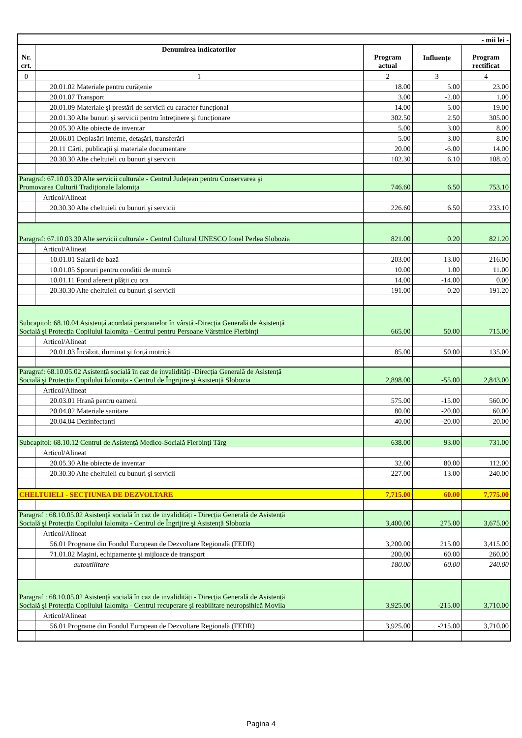| - mii lei - | | | | |
| Nr. crt. | Denumirea indicatorilor | Program actual | Influențe | Program rectificat |
| 0 | 1 | 2 | 3 | 4 |
| | 20.01.02 Materiale pentru curățenie | 18.00 | 5.00 | 23.00 |
| | 20.01.07 Transport | 3.00 | -2.00 | 1.00 |
| | 20.01.09 Materiale şi prestări de servicii cu caracter funcțional | 14.00 | 5.00 | 19.00 |
| | 20.01.30 Alte bunuri şi servicii pentru întreținere şi funcționare | 302.50 | 2.50 | 305.00 |
| | 20.05.30 Alte obiecte de inventar | 5.00 | 3.00 | 8.00 |
| | 20.06.01 Deplasări interne, detaşări, transferări | 5.00 | 3.00 | 8.00 |
| | 20.11 Cărți, publicații şi materiale documentare | 20.00 | -6.00 | 14.00 |
| | 20.30.30 Alte cheltuieli cu bunuri şi servicii | 102.30 | 6.10 | 108.40 |
| Paragraf: 67.10.03.30 Alte servicii culturale - Centrul Județean pentru Conservarea şi Promovarea Culturii Tradiționale Ialomița | | 746.60 | 6.50 | 753.10 |
| | Articol/Alineat | | | |
| | 20.30.30 Alte cheltuieli cu bunuri şi servicii | 226.60 | 6.50 | 233.10 |
| Paragraf: 67.10.03.30 Alte servicii culturale - Centrul Cultural UNESCO Ionel Perlea Slobozia | | 821.00 | 0.20 | 821.20 |
| | Articol/Alineat | | | |
| | 10.01.01 Salarii de bază | 203.00 | 13.00 | 216.00 |
| | 10.01.05 Sporuri pentru condiții de muncă | 10.00 | 1.00 | 11.00 |
| | 10.01.11 Fond aferent plății cu ora | 14.00 | -14.00 | 0.00 |
| | 20.30.30 Alte cheltuieli cu bunuri şi servicii | 191.00 | 0.20 | 191.20 |
| Subcapitol: 68.10.04 Asistență acordată persoanelor în vârstă -Direcția Generală de Asistență Socială şi Protecția Copilului Ialomița - Centrul pentru Persoane Vârstnice Fierbinți | | 665.00 | 50.00 | 715.00 |
| | Articol/Alineat | | | |
| | 20.01.03 Încălzit, iluminat şi forță motrică | 85.00 | 50.00 | 135.00 |
| Paragraf: 68.10.05.02 Asistență socială în caz de invalidități -Direcția Generală de Asistență Socială şi Protecția Copilului Ialomița - Centrul de Îngrijire şi Asistență Slobozia | | 2,898.00 | -55.00 | 2,843.00 |
| | Articol/Alineat | | | |
| | 20.03.01 Hrană pentru oameni | 575.00 | -15.00 | 560.00 |
| | 20.04.02 Materiale sanitare | 80.00 | -20.00 | 60.00 |
| | 20.04.04 Dezinfectanti | 40.00 | -20.00 | 20.00 |
| Subcapitol: 68.10.12 Centrul de Asistență Medico-Socială Fierbinți Târg | | 638.00 | 93.00 | 731.00 |
| | Articol/Alineat | | | |
| | 20.05.30 Alte obiecte de inventar | 32.00 | 80.00 | 112.00 |
| | 20.30.30 Alte cheltuieli cu bunuri şi servicii | 227.00 | 13.00 | 240.00 |
| CHELTUIELI - SECȚIUNEA DE DEZVOLTARE | | 7,715.00 | 60.00 | 7,775.00 |
| Paragraf : 68.10.05.02 Asistență socială în caz de invalidități - Direcția Generală de Asistență Socială şi Protecția Copilului Ialomița - Centrul de Îngrijire şi Asistență Slobozia | | 3,400.00 | 275.00 | 3,675.00 |
| | Articol/Alineat | | | |
| | 56.01 Programe din Fondul European de Dezvoltare Regională (FEDR) | 3,200.00 | 215.00 | 3,415.00 |
| | 71.01.02 Maşini, echipamente şi mijloace de transport | 200.00 | 60.00 | 260.00 |
| | autoutilitare | 180.00 | 60.00 | 240.00 |
| Paragraf : 68.10.05.02 Asistență socială în caz de invalidități - Direcția Generală de Asistență Socială şi Protecția Copilului Ialomița - Centrul recuperare şi reabilitare neuropsihică Movila | | 3,925.00 | -215.00 | 3,710.00 |
| | Articol/Alineat | | | |
| | 56.01 Programe din Fondul European de Dezvoltare Regională (FEDR) | 3,925.00 | -215.00 | 3,710.00 |
Pagina 4